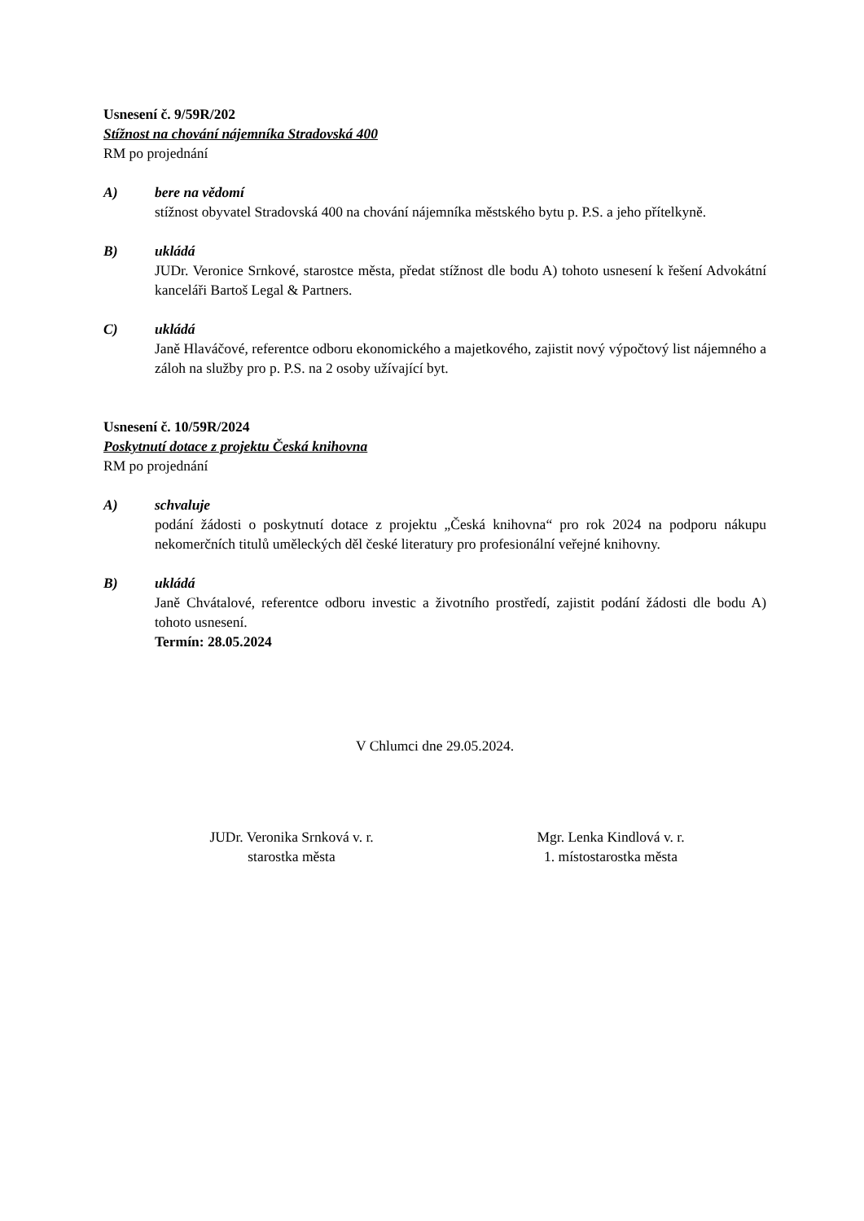Usnesení č. 9/59R/202
Stížnost na chování nájemníka Stradovská 400
RM po projednání
A) bere na vědomí
stížnost obyvatel Stradovská 400 na chování nájemníka městského bytu p. P.S. a jeho přítelkyně.
B) ukládá
JUDr. Veronice Srnkové, starostce města, předat stížnost dle bodu A) tohoto usnesení k řešení Advokátní kanceláři Bartoš Legal & Partners.
C) ukládá
Janě Hlaváčové, referentce odboru ekonomického a majetkového, zajistit nový výpočtový list nájemného a záloh na služby pro p. P.S. na 2 osoby užívající byt.
Usnesení č. 10/59R/2024
Poskytnutí dotace z projektu Česká knihovna
RM po projednání
A) schvaluje
podání žádosti o poskytnutí dotace z projektu „Česká knihovna“ pro rok 2024 na podporu nákupu nekomerčních titulů uměleckých děl české literatury pro profesionální veřejné knihovny.
B) ukládá
Janě Chvátalové, referentce odboru investic a životního prostředí, zajistit podání žádosti dle bodu A) tohoto usnesení.
Termín: 28.05.2024
V Chlumci dne 29.05.2024.
JUDr. Veronika Srnková v. r.
starostka města
Mgr. Lenka Kindlová v. r.
1. místostarostka města